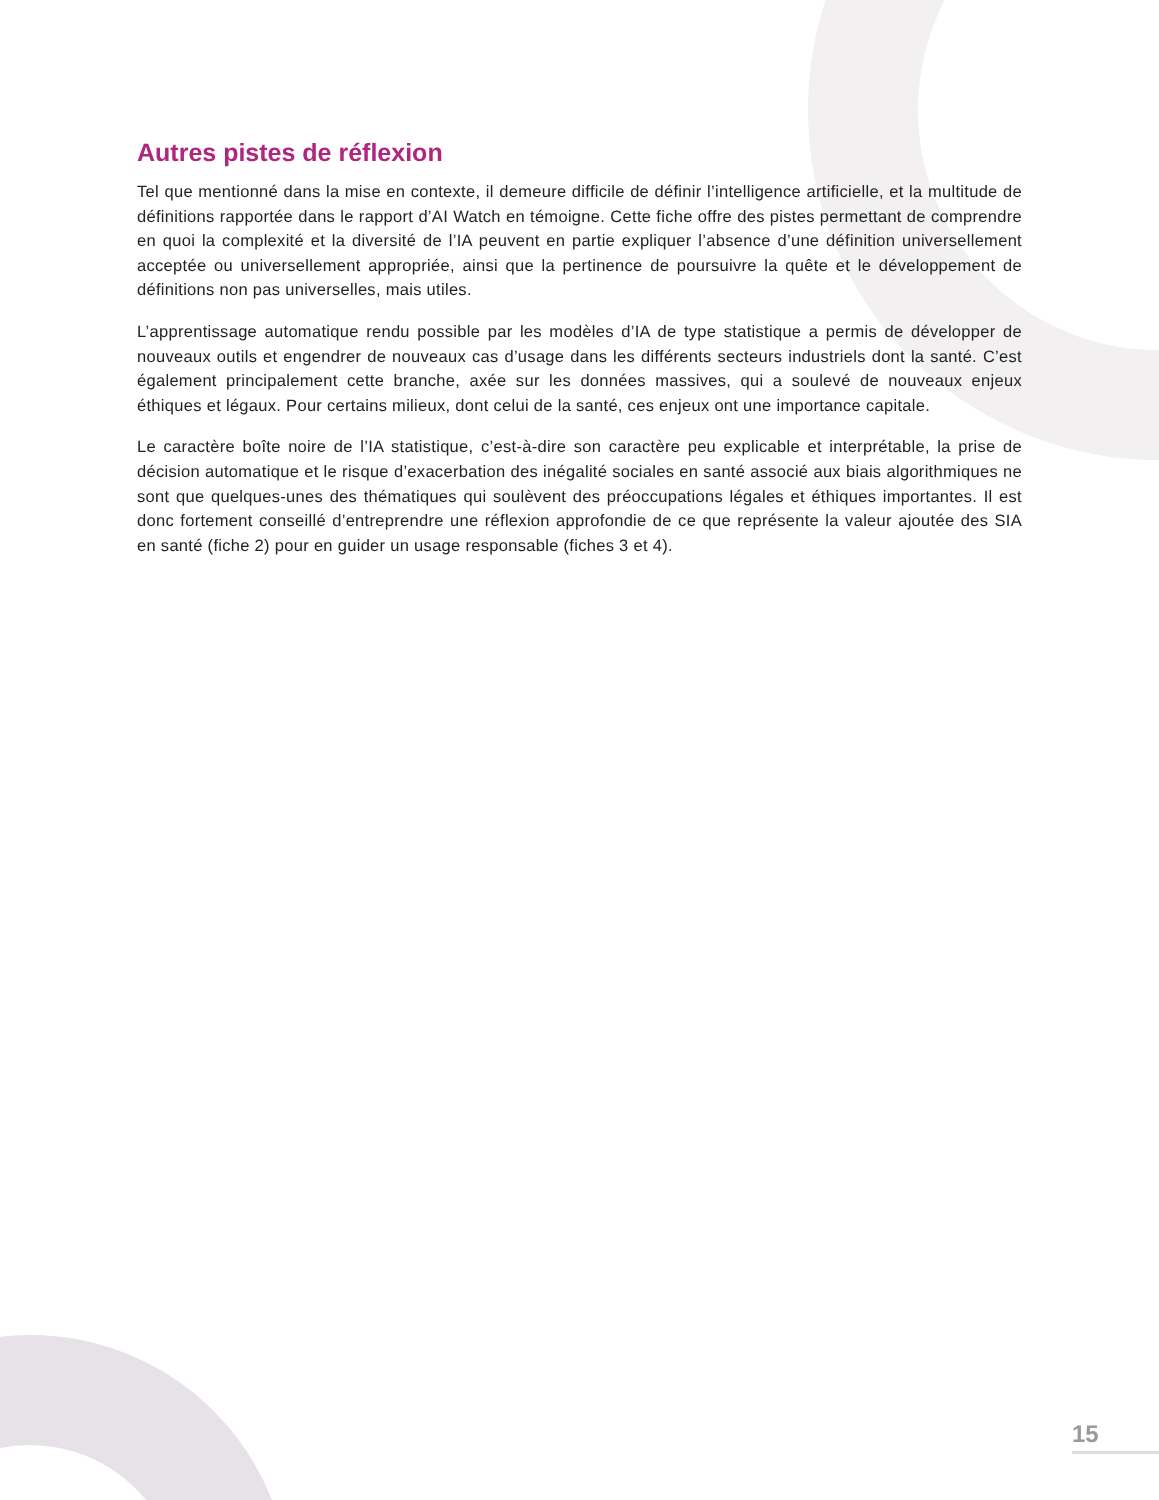Autres pistes de réflexion
Tel que mentionné dans la mise en contexte, il demeure difficile de définir l’intelligence artificielle, et la multitude de définitions rapportée dans le rapport d’AI Watch en témoigne. Cette fiche offre des pistes permettant de comprendre en quoi la complexité et la diversité de l’IA peuvent en partie expliquer l’absence d’une définition universellement acceptée ou universellement appropriée, ainsi que la pertinence de poursuivre la quête et le développement de définitions non pas universelles, mais utiles.
L’apprentissage automatique rendu possible par les modèles d’IA de type statistique a permis de développer de nouveaux outils et engendrer de nouveaux cas d’usage dans les différents secteurs industriels dont la santé. C’est également principalement cette branche, axée sur les données massives, qui a soulevé de nouveaux enjeux éthiques et légaux. Pour certains milieux, dont celui de la santé, ces enjeux ont une importance capitale.
Le caractère boîte noire de l’IA statistique, c’est-à-dire son caractère peu explicable et interprétable, la prise de décision automatique et le risque d’exacerbation des inégalité sociales en santé associé aux biais algorithmiques ne sont que quelques-unes des thématiques qui soulèvent des préoccupations légales et éthiques importantes. Il est donc fortement conseillé d’entreprendre une réflexion approfondie de ce que représente la valeur ajoutée des SIA en santé (fiche 2) pour en guider un usage responsable (fiches 3 et 4).
15